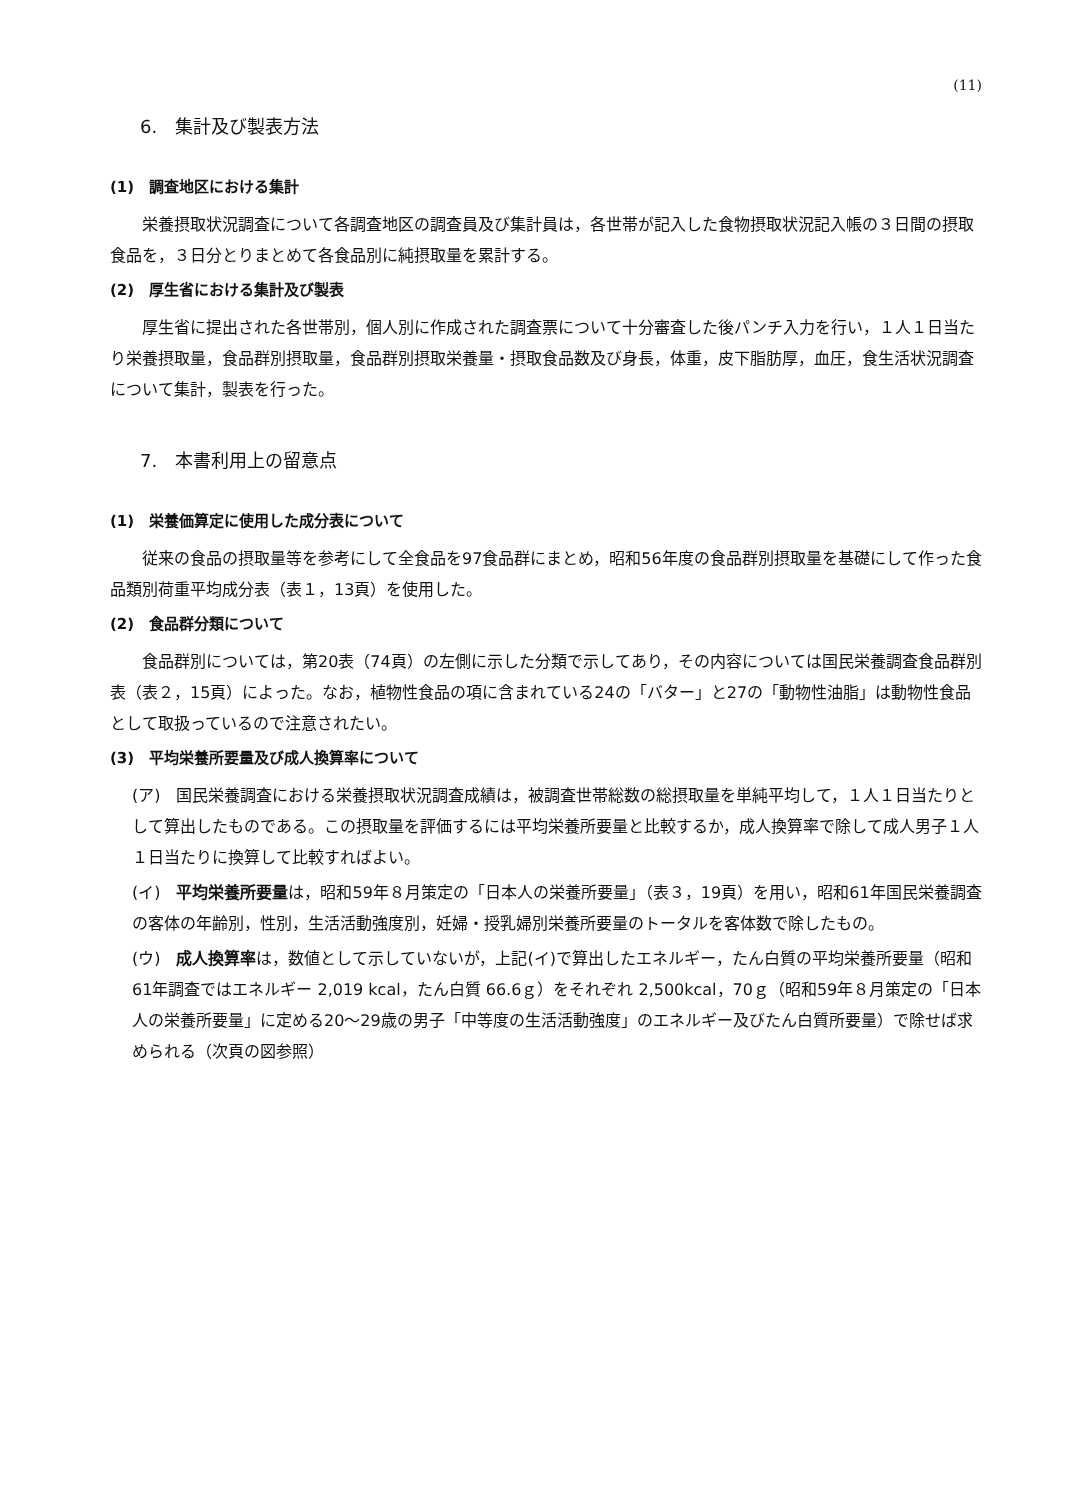(11)
6.　集計及び製表方法
(1)　調査地区における集計
栄養摂取状況調査について各調査地区の調査員及び集計員は，各世帯が記入した食物摂取状況記入帳の３日間の摂取食品を，３日分とりまとめて各食品別に純摂取量を累計する。
(2)　厚生省における集計及び製表
厚生省に提出された各世帯別，個人別に作成された調査票について十分審査した後パンチ入力を行い，１人１日当たり栄養摂取量，食品群別摂取量，食品群別摂取栄養量・摂取食品数及び身長，体重，皮下脂肪厚，血圧，食生活状況調査について集計，製表を行った。
7.　本書利用上の留意点
(1)　栄養価算定に使用した成分表について
従来の食品の摂取量等を参考にして全食品を97食品群にまとめ，昭和56年度の食品群別摂取量を基礎にして作った食品類別荷重平均成分表（表１，13頁）を使用した。
(2)　食品群分類について
食品群別については，第20表（74頁）の左側に示した分類で示してあり，その内容については国民栄養調査食品群別表（表２，15頁）によった。なお，植物性食品の項に含まれている24の「バター」と27の「動物性油脂」は動物性食品として取扱っているので注意されたい。
(3)　平均栄養所要量及び成人換算率について
(ア)　国民栄養調査における栄養摂取状況調査成績は，被調査世帯総数の総摂取量を単純平均して，１人１日当たりとして算出したものである。この摂取量を評価するには平均栄養所要量と比較するか，成人換算率で除して成人男子１人１日当たりに換算して比較すればよい。
(イ)　平均栄養所要量は，昭和59年８月策定の「日本人の栄養所要量」（表３，19頁）を用い，昭和61年国民栄養調査の客体の年齢別，性別，生活活動強度別，妊婦・授乳婦別栄養所要量のトータルを客体数で除したもの。
(ウ)　成人換算率は，数値として示していないが，上記(イ)で算出したエネルギー，たん白質の平均栄養所要量（昭和61年調査ではエネルギー 2,019 kcal，たん白質 66.6ｇ）をそれぞれ 2,500kcal，70ｇ（昭和59年８月策定の「日本人の栄養所要量」に定める20～29歳の男子「中等度の生活活動強度」のエネルギー及びたん白質所要量）で除せば求められる（次頁の図参照）